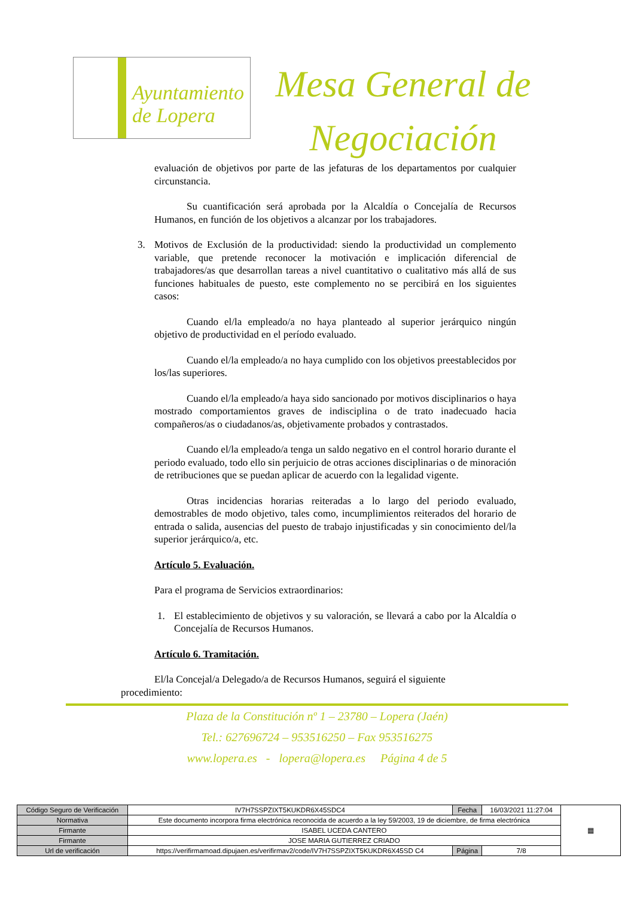Ayuntamiento de Lopera
Mesa General de Negociación
evaluación de objetivos por parte de las jefaturas de los departamentos por cualquier circunstancia.
Su cuantificación será aprobada por la Alcaldía o Concejalía de Recursos Humanos, en función de los objetivos a alcanzar por los trabajadores.
3. Motivos de Exclusión de la productividad: siendo la productividad un complemento variable, que pretende reconocer la motivación e implicación diferencial de trabajadores/as que desarrollan tareas a nivel cuantitativo o cualitativo más allá de sus funciones habituales de puesto, este complemento no se percibirá en los siguientes casos:
Cuando el/la empleado/a no haya planteado al superior jerárquico ningún objetivo de productividad en el período evaluado.
Cuando el/la empleado/a no haya cumplido con los objetivos preestablecidos por los/las superiores.
Cuando el/la empleado/a haya sido sancionado por motivos disciplinarios o haya mostrado comportamientos graves de indisciplina o de trato inadecuado hacia compañeros/as o ciudadanos/as, objetivamente probados y contrastados.
Cuando el/la empleado/a tenga un saldo negativo en el control horario durante el periodo evaluado, todo ello sin perjuicio de otras acciones disciplinarias o de minoración de retribuciones que se puedan aplicar de acuerdo con la legalidad vigente.
Otras incidencias horarias reiteradas a lo largo del periodo evaluado, demostrables de modo objetivo, tales como, incumplimientos reiterados del horario de entrada o salida, ausencias del puesto de trabajo injustificadas y sin conocimiento del/la superior jerárquico/a, etc.
Artículo 5. Evaluación.
Para el programa de Servicios extraordinarios:
1. El establecimiento de objetivos y su valoración, se llevará a cabo por la Alcaldía o Concejalía de Recursos Humanos.
Artículo 6. Tramitación.
El/la Concejal/a Delegado/a de Recursos Humanos, seguirá el siguiente
procedimiento:
Plaza de la Constitución nº 1 – 23780 – Lopera (Jaén)
Tel.: 627696724 – 953516250 – Fax 953516275
www.lopera.es - lopera@lopera.es Página 4 de 5
| Código Seguro de Verificación | IV7H7SSPZIXT5KUKDR6X45SDC4 | Fecha | 16/03/2021 11:27:04 | ▦ |
| Normativa | Este documento incorpora firma electrónica reconocida de acuerdo a la ley 59/2003, 19 de diciembre, de firma electrónica | | | |
| Firmante | ISABEL UCEDA CANTERO | | | |
| Firmante | JOSE MARIA GUTIERREZ CRIADO | | | |
| Url de verificación | https://verifirmamoad.dipujaen.es/verifirmav2/code/IV7H7SSPZIXT5KUKDR6X45SD C4 | Página | 7/8 | |